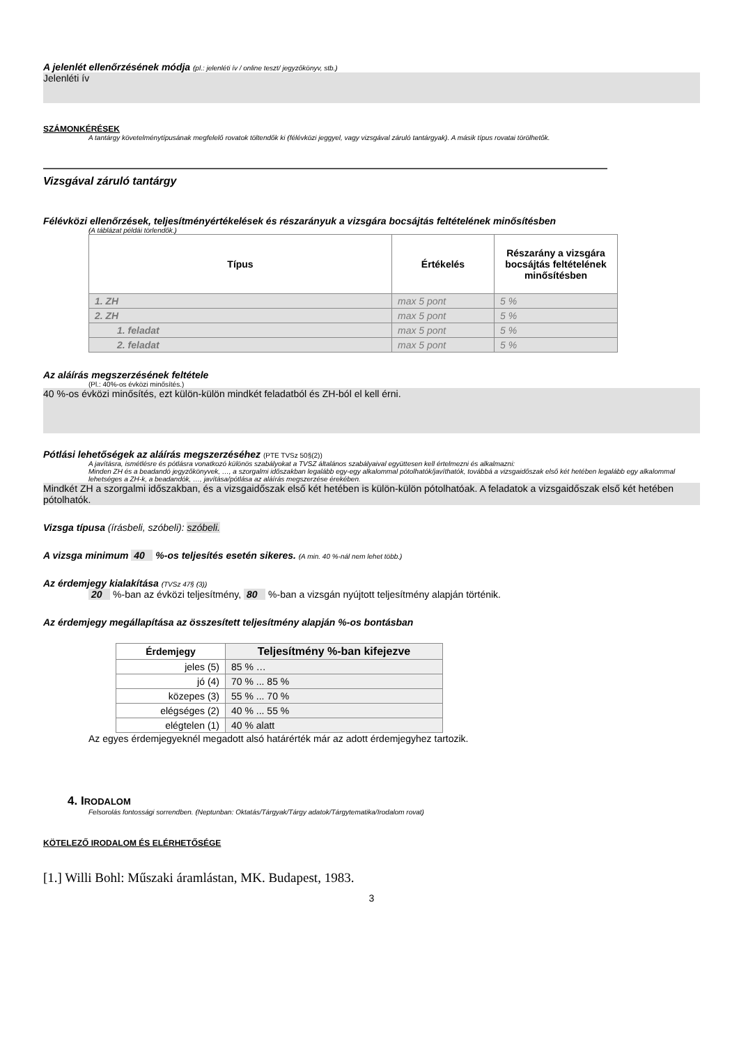A jelenlét ellenőrzésének módja (pl.: jelenléti ív / online teszt/ jegyzőkönyv, stb.)
Jelenléti ív
SZÁMONKÉRÉSEK
A tantárgy követelménytípusának megfelelő rovatok töltendők ki (félévközi jeggyel, vagy vizsgával záruló tantárgyak). A másik típus rovatai törölhetők.
Vizsgával záruló tantárgy
Félévközi ellenőrzések, teljesítményértékelések és részarányuk a vizsgára bocsájtás feltételének minősítésben
(A táblázat példái törlendők.)
| Típus | Értékelés | Részarány a vizsgára bocsájtás feltételének minősítésben |
| --- | --- | --- |
| 1. ZH | max 5 pont | 5 % |
| 2. ZH | max 5 pont | 5 % |
| 1. feladat | max 5 pont | 5 % |
| 2. feladat | max 5 pont | 5 % |
Az aláírás megszerzésének feltétele
(Pl.: 40%-os évközi minősítés.)
40 %-os évközi minősítés, ezt külön-külön mindkét feladatból és ZH-ból el kell érni.
Pótlási lehetőségek az aláírás megszerzéséhez (PTE TVSz 50§(2))
A javításra, ismétlésre és pótlásra vonatkozó különös szabályokat a TVSZ általános szabályaival együttesen kell értelmezni és alkalmazni:
Minden ZH és a beadandó jegyzőkönyvek, …, a szorgalmi időszakban legalább egy-egy alkalommal pótolhatók/javíthatók, továbbá a vizsgaidőszak első két hetében legalább egy alkalommal lehetséges a ZH-k, a beadandók, …, javítása/pótlása az aláírás megszerzése érekében.
Mindkét ZH a szorgalmi időszakban, és a vizsgaidőszak első két hetében is külön-külön pótolhatóak. A feladatok a vizsgaidőszak első két hetében pótolhatók.
Vizsga típusa (írásbeli, szóbeli): szóbeli.
A vizsga minimum 40 %-os teljesítés esetén sikeres. (A min. 40 %-nál nem lehet több.)
Az érdemjegy kialakítása (TVSz 47§ (3))
20 %-ban az évközi teljesítmény, 80 %-ban a vizsgán nyújtott teljesítmény alapján történik.
Az érdemjegy megállapítása az összesített teljesítmény alapján %-os bontásban
| Érdemjegy | Teljesítmény %-ban kifejezve |
| --- | --- |
| jeles (5) | 85 % … |
| jó (4) | 70 % ... 85 % |
| közepes (3) | 55 % ... 70 % |
| elégséges (2) | 40 % ... 55 % |
| elégtelen (1) | 40 % alatt |
Az egyes érdemjegyeknél megadott alsó határérték már az adott érdemjegyhez tartozik.
4. IRODALOM
Felsorolás fontossági sorrendben. (Neptunban: Oktatás/Tárgyak/Tárgy adatok/Tárgytematika/Irodalom rovat)
KÖTELEZŐ IRODALOM ÉS ELÉRHETŐSÉGE
[1.] Willi Bohl: Műszaki áramlástan, MK. Budapest, 1983.
3